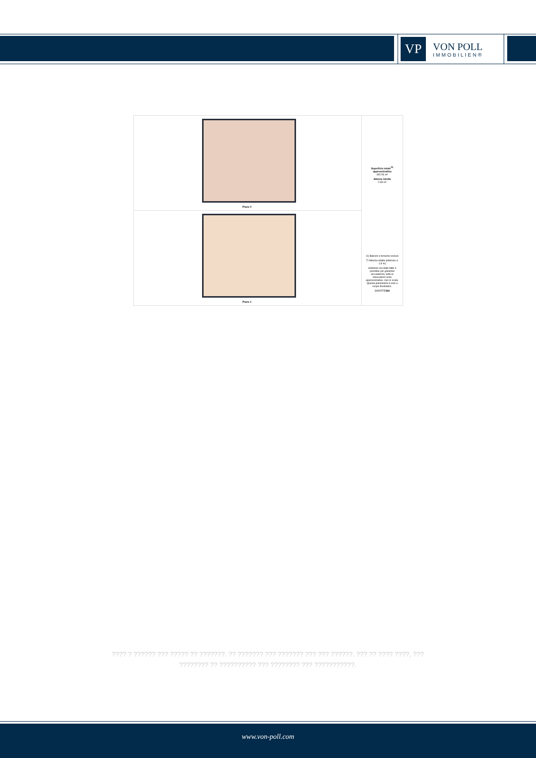VP
VON POLL
IMMOBILIEN®
Piano 0
Piano 1
Superficie totale<sup>(1)</sup> approssimativa
492.54 m²
Altezza ridotta
2.83 m²
(1) Balconi e terrazze esclusi
☐ Altezza ridotta (inferiore a 1,5 m)
Sebbene sia stato fatto il possibile per garantire accuratezza, tutte le misurazioni sono approssimative, non in scala. Questa planimetria è solo a scopo illustrativo.
GIRAFFE360
???? ? ?????? ??? ????? ?? ???????. ?? ??????? ??? ??????? ??? ??? ??????. ??? ?? ???? ????, ??? ???????? ?? ?????????? ??? ???????? ??? ???????????.
www.von-poll.com